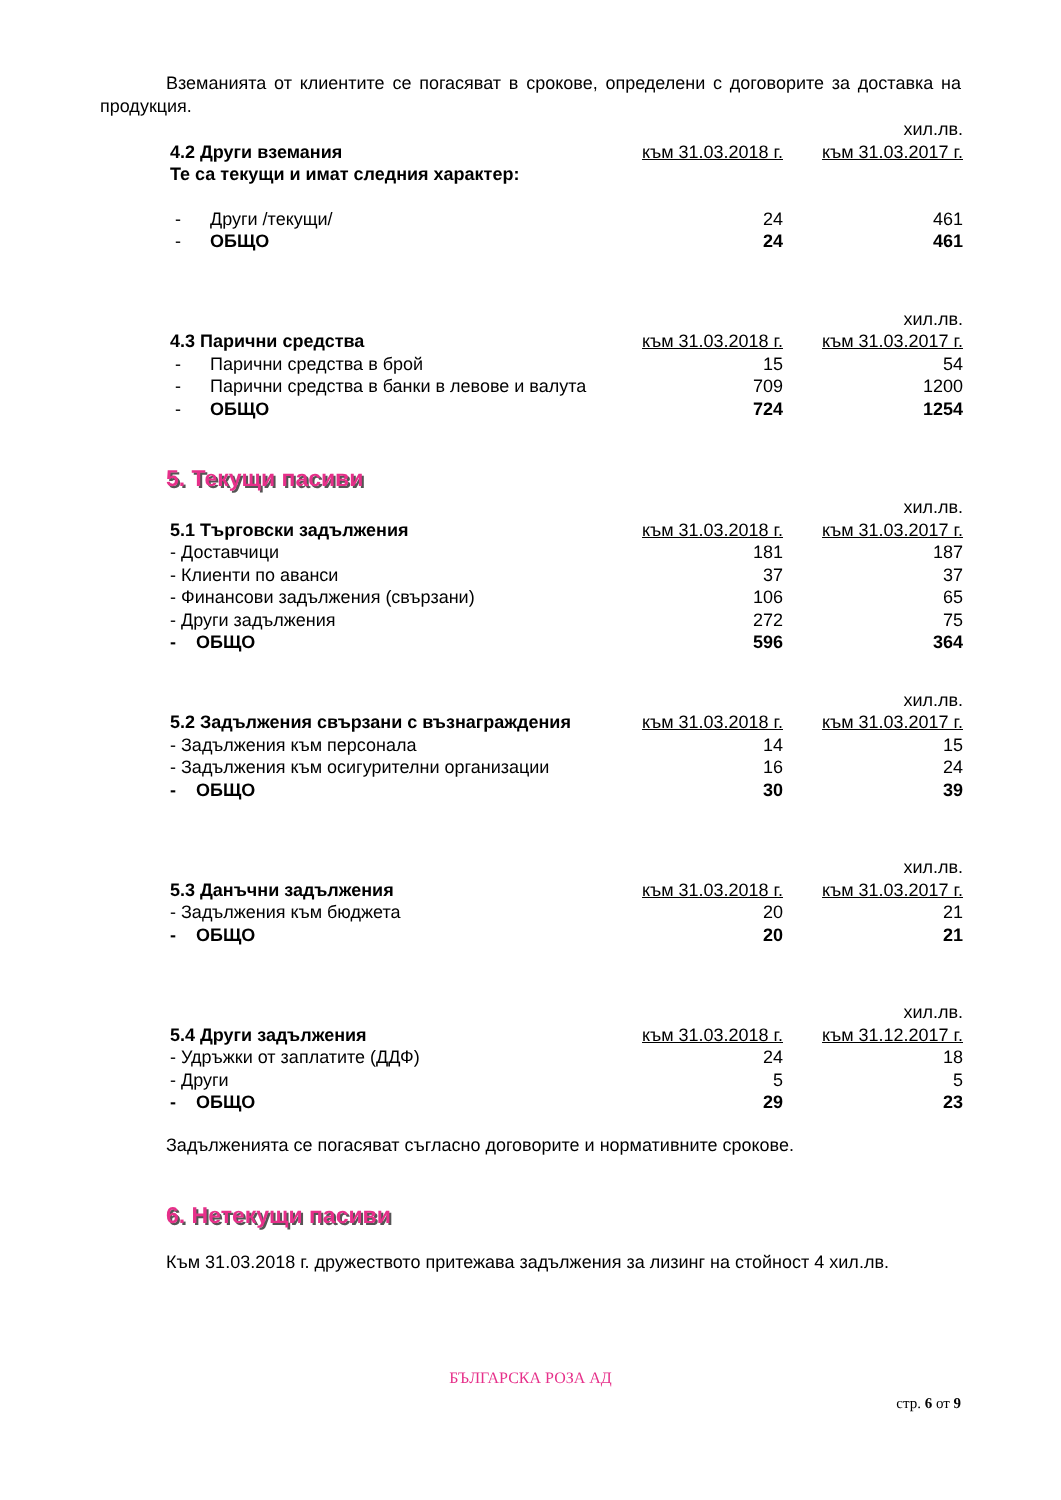Вземанията от клиентите се погасяват в срокове, определени с договорите за доставка на продукция.
| | | | хил.лв. |
| 4.2 Други вземания | | към 31.03.2018 г. | към 31.03.2017 г. |
| Те са текущи и имат следния характер: | | | |
| - | Други /текущи/ | 24 | 461 |
| - | ОБЩО | 24 | 461 |
| | | | хил.лв. |
| 4.3 Парични средства | | към 31.03.2018 г. | към 31.03.2017 г. |
| - | Парични средства в брой | 15 | 54 |
| - | Парични средства в банки в левове и валута | 709 | 1200 |
| - | ОБЩО | 724 | 1254 |
5. Текущи пасиви
| | | хил.лв. |
| 5.1 Търговски задължения | към 31.03.2018 г. | към 31.03.2017 г. |
| - Доставчици | 181 | 187 |
| - Клиенти по аванси | 37 | 37 |
| - Финансови задължения (свързани) | 106 | 65 |
| - Други задължения | 272 | 75 |
| - ОБЩО | 596 | 364 |
| | | хил.лв. |
| 5.2 Задължения свързани с възнаграждения | към 31.03.2018 г. | към 31.03.2017 г. |
| - Задължения към персонала | 14 | 15 |
| - Задължения към осигурителни организации | 16 | 24 |
| - ОБЩО | 30 | 39 |
| | | хил.лв. |
| 5.3 Данъчни задължения | към 31.03.2018 г. | към 31.03.2017 г. |
| - Задължения към бюджета | 20 | 21 |
| - ОБЩО | 20 | 21 |
| | | хил.лв. |
| 5.4 Други задължения | към 31.03.2018 г. | към 31.12.2017 г. |
| - Удръжки от заплатите (ДДФ) | 24 | 18 |
| - Други | 5 | 5 |
| - ОБЩО | 29 | 23 |
Задълженията се погасяват съгласно договорите и нормативните срокове.
6. Нетекущи пасиви
Към 31.03.2018 г. дружеството притежава задължения за лизинг на стойност 4 хил.лв.
БЪЛГАРСКА РОЗА АД
стр. 6 от 9